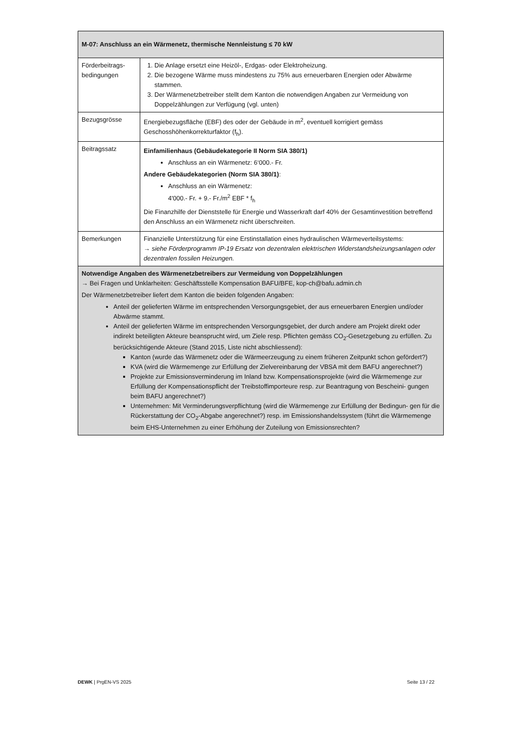| M-07: Anschluss an ein Wärmenetz, thermische Nennleistung ≤ 70 kW | |
| Förderbeitrags-bedingungen | 1. Die Anlage ersetzt eine Heizöl-, Erdgas- oder Elektroheizung. 2. Die bezogene Wärme muss mindestens zu 75% aus erneuerbaren Energien oder Abwärme stammen. 3. Der Wärmenetzbetreiber stellt dem Kanton die notwendigen Angaben zur Vermeidung von Doppelzählungen zur Verfügung (vgl. unten) |
| Bezugsgrösse | Energiebezugsfläche (EBF) des oder der Gebäude in m<sup>2</sup>, eventuell korrigiert gemäss Geschosshöhenkorrekturfaktor (f<sub>h</sub>). |
| Beitragssatz | Einfamilienhaus (Gebäudekategorie II Norm SIA 380/1) Anschluss an ein Wärmenetz: 6‘000.- Fr. Andere Gebäudekategorien (Norm SIA 380/1) : Anschluss an ein Wärmenetz: 4'000.- Fr. + 9.- Fr./m<sup>2</sup> EBF * f<sub>h</sub> Die Finanzhilfe der Dienststelle für Energie und Wasserkraft darf 40% der Gesamtinvestition betreffend den Anschluss an ein Wärmenetz nicht überschreiten. |
| Bemerkungen | Finanzielle Unterstützung für eine Erstinstallation eines hydraulischen Wärmeverteilsystems: → siehe Förderprogramm IP-19 Ersatz von dezentralen elektrischen Widerstandsheizungsanlagen oder dezentralen fossilen Heizungen. |
| Notwendige Angaben des Wärmenetzbetreibers zur Vermeidung von Doppelzählungen → Bei Fragen und Unklarheiten: Geschäftsstelle Kompensation BAFU/BFE, kop-ch@bafu.admin.ch Der Wärmenetzbetreiber liefert dem Kanton die beiden folgenden Angaben: Anteil der gelieferten Wärme im entsprechenden Versorgungsgebiet, der aus erneuerbaren Energien und/oder Abwärme stammt. Anteil der gelieferten Wärme im entsprechenden Versorgungsgebiet, der durch andere am Projekt direkt oder indirekt beteiligten Akteure beansprucht wird, um Ziele resp. Pflichten gemäss CO<sub>2</sub>-Gesetzgebung zu erfüllen. Zu berücksichtigende Akteure (Stand 2015, Liste nicht abschliessend): Kanton (wurde das Wärmenetz oder die Wärmeerzeugung zu einem früheren Zeitpunkt schon gefördert?) KVA (wird die Wärmemenge zur Erfüllung der Zielvereinbarung der VBSA mit dem BAFU angerechnet?) Projekte zur Emissionsverminderung im Inland bzw. Kompensationsprojekte (wird die Wärmemenge zur Erfüllung der Kompensationspflicht der Treibstoffimporteure resp. zur Beantragung von Bescheini- gungen beim BAFU angerechnet?) Unternehmen: Mit Verminderungsverpflichtung (wird die Wärmemenge zur Erfüllung der Bedingun- gen für die Rückerstattung der CO<sub>2</sub>-Abgabe angerechnet?) resp. im Emissionshandelssystem (führt die Wärmemenge beim EHS-Unternehmen zu einer Erhöhung der Zuteilung von Emissionsrechten? | |
DEWK | PrgEN-VS 2025 Seite 13 / 22